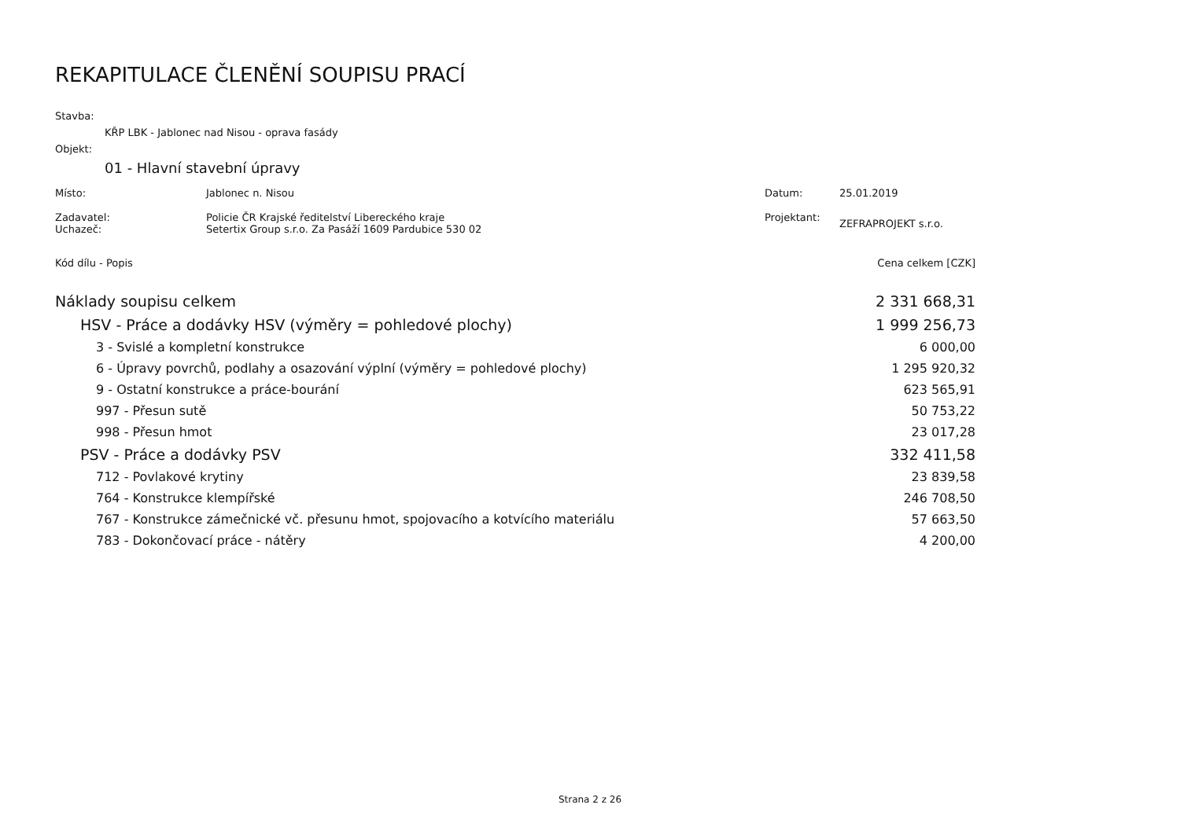REKAPITULACE ČLENĚNÍ SOUPISU PRACÍ
Stavba:
KŘP LBK - Jablonec nad Nisou - oprava fasády
Objekt:
01 - Hlavní stavební úpravy
Místo: Jablonec n. Nisou Datum: 25.01.2019
Zadavatel:
Uchazeč: Policie ČR Krajské ředitelství Libereckého kraje
Setertix Group s.r.o. Za Pasáží 1609 Pardubice 530 02 Projektant: ZEFRAPROJEKT s.r.o.
| Kód dílu - Popis | Cena celkem [CZK] |
| Náklady soupisu celkem | 2 331 668,31 |
| HSV - Práce a dodávky HSV (výměry = pohledové plochy) | 1 999 256,73 |
| 3 - Svislé a kompletní konstrukce | 6 000,00 |
| 6 - Úpravy povrchů, podlahy a osazování výplní (výměry = pohledové plochy) | 1 295 920,32 |
| 9 - Ostatní konstrukce a práce-bourání | 623 565,91 |
| 997 - Přesun sutě | 50 753,22 |
| 998 - Přesun hmot | 23 017,28 |
| PSV - Práce a dodávky PSV | 332 411,58 |
| 712 - Povlakové krytiny | 23 839,58 |
| 764 - Konstrukce klempířské | 246 708,50 |
| 767 - Konstrukce zámečnické vč. přesunu hmot, spojovacího a kotvícího materiálu | 57 663,50 |
| 783 - Dokončovací práce - nátěry | 4 200,00 |
Strana 2 z 26